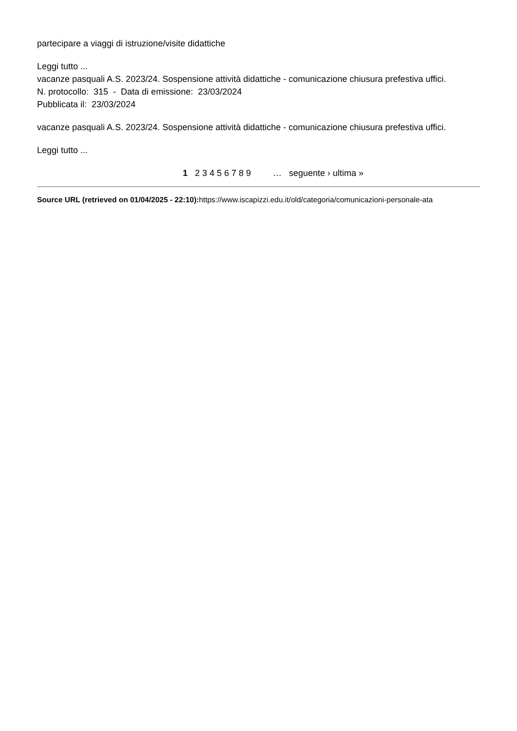partecipare a viaggi di istruzione/visite didattiche
Leggi tutto ...
vacanze pasquali A.S. 2023/24. Sospensione attività didattiche - comunicazione chiusura prefestiva uffici.
N. protocollo: 315 - Data di emissione: 23/03/2024
Pubblicata il: 23/03/2024
vacanze pasquali A.S. 2023/24. Sospensione attività didattiche - comunicazione chiusura prefestiva uffici.
Leggi tutto ...
1 2 3 4 5 6 7 8 9 … seguente › ultima »
Source URL (retrieved on 01/04/2025 - 22:10): https://www.iscapizzi.edu.it/old/categoria/comunicazioni-personale-ata